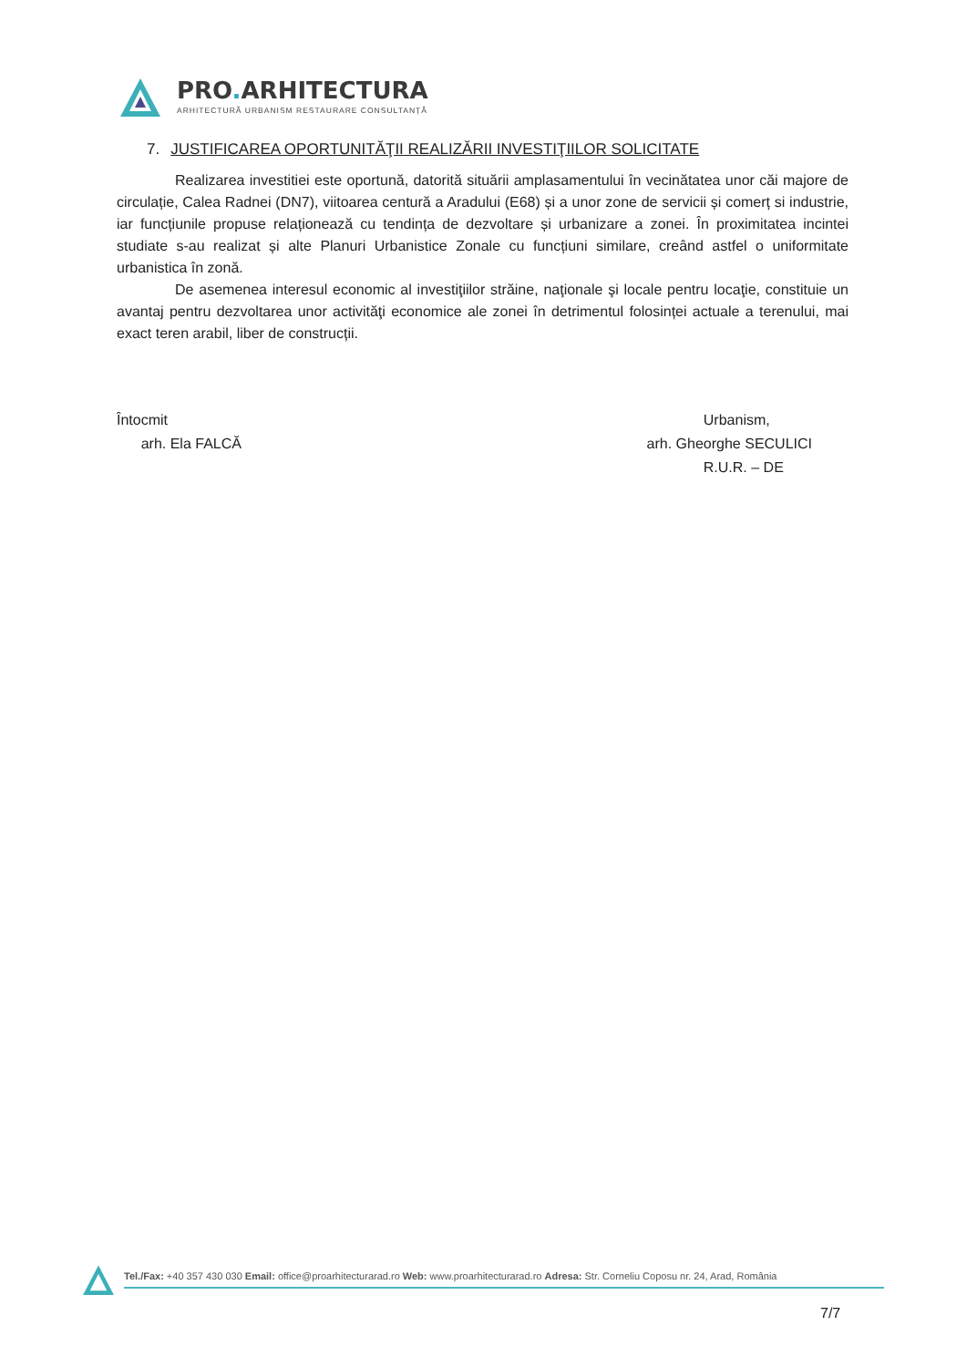PRO. ARHITECTURA
ARHITECTURĂ URBANISM RESTAURARE CONSULTANȚĂ
7. JUSTIFICAREA OPORTUNITĂŢII REALIZĂRII INVESTIŢIILOR SOLICITATE
Realizarea investitiei este oportună, datorită situării amplasamentului în vecinătatea unor căi majore de circulație, Calea Radnei (DN7), viitoarea centură a Aradului (E68) și a unor zone de servicii și comerț si industrie, iar funcțiunile propuse relaționează cu tendința de dezvoltare și urbanizare a zonei. În proximitatea incintei studiate s-au realizat și alte Planuri Urbanistice Zonale cu funcțiuni similare, creând astfel o uniformitate urbanistica în zonă.
De asemenea interesul economic al investiţiilor străine, naţionale şi locale pentru locaţie, constituie un avantaj pentru dezvoltarea unor activităţi economice ale zonei în detrimentul folosinței actuale a terenului, mai exact teren arabil, liber de construcții.
Întocmit
arh. Ela FALCĂ
Urbanism,
arh. Gheorghe SECULICI
R.U.R. – DE
Tel./Fax: +40 357 430 030 Email: office@proarhitecturarad.ro Web: www.proarhitecturarad.ro Adresa: Str. Corneliu Coposu nr. 24, Arad, România
7/7